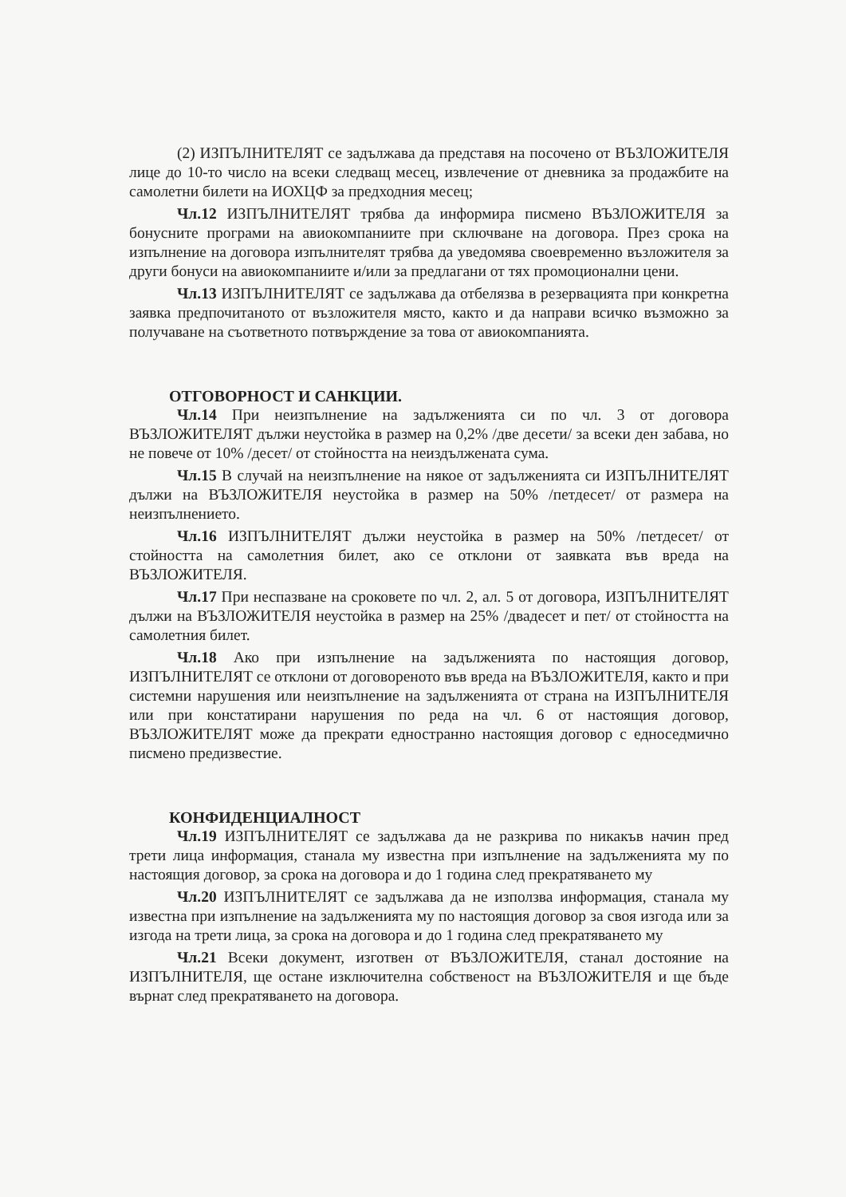(2) ИЗПЪЛНИТЕЛЯТ се задължава да представя на посочено от ВЪЗЛОЖИТЕЛЯ лице до 10-то число на всеки следващ месец, извлечение от дневника за продажбите на самолетни билети на ИОХЦФ за предходния месец;
Чл.12 ИЗПЪЛНИТЕЛЯТ трябва да информира писмено ВЪЗЛОЖИТЕЛЯ за бонусните програми на авиокомпаниите при сключване на договора. През срока на изпълнение на договора изпълнителят трябва да уведомява своевременно възложителя за други бонуси на авиокомпаниите и/или за предлагани от тях промоционални цени.
Чл.13 ИЗПЪЛНИТЕЛЯТ се задължава да отбелязва в резервацията при конкретна заявка предпочитаното от възложителя място, както и да направи всичко възможно за получаване на съответното потвърждение за това от авиокомпанията.
ОТГОВОРНОСТ И САНКЦИИ.
Чл.14 При неизпълнение на задълженията си по чл. 3 от договора ВЪЗЛОЖИТЕЛЯТ дължи неустойка в размер на 0,2% /две десети/ за всеки ден забава, но не повече от 10% /десет/ от стойността на неиздължената сума.
Чл.15 В случай на неизпълнение на някое от задълженията си ИЗПЪЛНИТЕЛЯТ дължи на ВЪЗЛОЖИТЕЛЯ неустойка в размер на 50% /петдесет/ от размера на неизпълнението.
Чл.16 ИЗПЪЛНИТЕЛЯТ дължи неустойка в размер на 50% /петдесет/ от стойността на самолетния билет, ако се отклони от заявката във вреда на ВЪЗЛОЖИТЕЛЯ.
Чл.17 При неспазване на сроковете по чл. 2, ал. 5 от договора, ИЗПЪЛНИТЕЛЯТ дължи на ВЪЗЛОЖИТЕЛЯ неустойка в размер на 25% /двадесет и пет/ от стойността на самолетния билет.
Чл.18 Ако при изпълнение на задълженията по настоящия договор, ИЗПЪЛНИТЕЛЯТ се отклони от договореното във вреда на ВЪЗЛОЖИТЕЛЯ, както и при системни нарушения или неизпълнение на задълженията от страна на ИЗПЪЛНИТЕЛЯ или при констатирани нарушения по реда на чл. 6 от настоящия договор, ВЪЗЛОЖИТЕЛЯТ може да прекрати едностранно настоящия договор с едноседмично писмено предизвестие.
КОНФИДЕНЦИАЛНОСТ
Чл.19 ИЗПЪЛНИТЕЛЯТ се задължава да не разкрива по никакъв начин пред трети лица информация, станала му известна при изпълнение на задълженията му по настоящия договор, за срока на договора и до 1 година след прекратяването му
Чл.20 ИЗПЪЛНИТЕЛЯТ се задължава да не използва информация, станала му известна при изпълнение на задълженията му по настоящия договор за своя изгода или за изгода на трети лица, за срока на договора и до 1 година след прекратяването му
Чл.21 Всеки документ, изготвен от ВЪЗЛОЖИТЕЛЯ, станал достояние на ИЗПЪЛНИТЕЛЯ, ще остане изключителна собственост на ВЪЗЛОЖИТЕЛЯ и ще бъде върнат след прекратяването на договора.